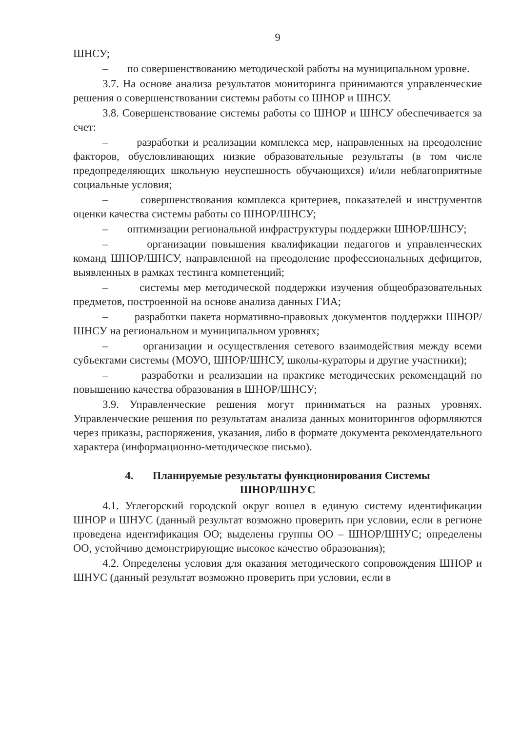9
ШНСУ;
– по совершенствованию методической работы на муниципальном уровне.
3.7. На основе анализа результатов мониторинга принимаются управленческие решения о совершенствовании системы работы со ШНОР и ШНСУ.
3.8. Совершенствование системы работы со ШНОР и ШНСУ обеспечивается за счет:
– разработки и реализации комплекса мер, направленных на преодоление факторов, обусловливающих низкие образовательные результаты (в том числе предопределяющих школьную неуспешность обучающихся) и/или неблагоприятные социальные условия;
– совершенствования комплекса критериев, показателей и инструментов оценки качества системы работы со ШНОР/ШНСУ;
– оптимизации региональной инфраструктуры поддержки ШНОР/ШНСУ;
– организации повышения квалификации педагогов и управленческих команд ШНОР/ШНСУ, направленной на преодоление профессиональных дефицитов, выявленных в рамках тестинга компетенций;
– системы мер методической поддержки изучения общеобразовательных предметов, построенной на основе анализа данных ГИА;
– разработки пакета нормативно-правовых документов поддержки ШНОР/ШНСУ на региональном и муниципальном уровнях;
– организации и осуществления сетевого взаимодействия между всеми субъектами системы (МОУО, ШНОР/ШНСУ, школы-кураторы и другие участники);
– разработки и реализации на практике методических рекомендаций по повышению качества образования в ШНОР/ШНСУ;
3.9. Управленческие решения могут приниматься на разных уровнях. Управленческие решения по результатам анализа данных мониторингов оформляются через приказы, распоряжения, указания, либо в формате документа рекомендательного характера (информационно-методическое письмо).
4. Планируемые результаты функционирования Системы
ШНОР/ШНУС
4.1. Углегорский городской округ вошел в единую систему идентификации ШНОР и ШНУС (данный результат возможно проверить при условии, если в регионе проведена идентификация ОО; выделены группы ОО – ШНОР/ШНУС; определены ОО, устойчиво демонстрирующие высокое качество образования);
4.2. Определены условия для оказания методического сопровождения ШНОР и ШНУС (данный результат возможно проверить при условии, если в